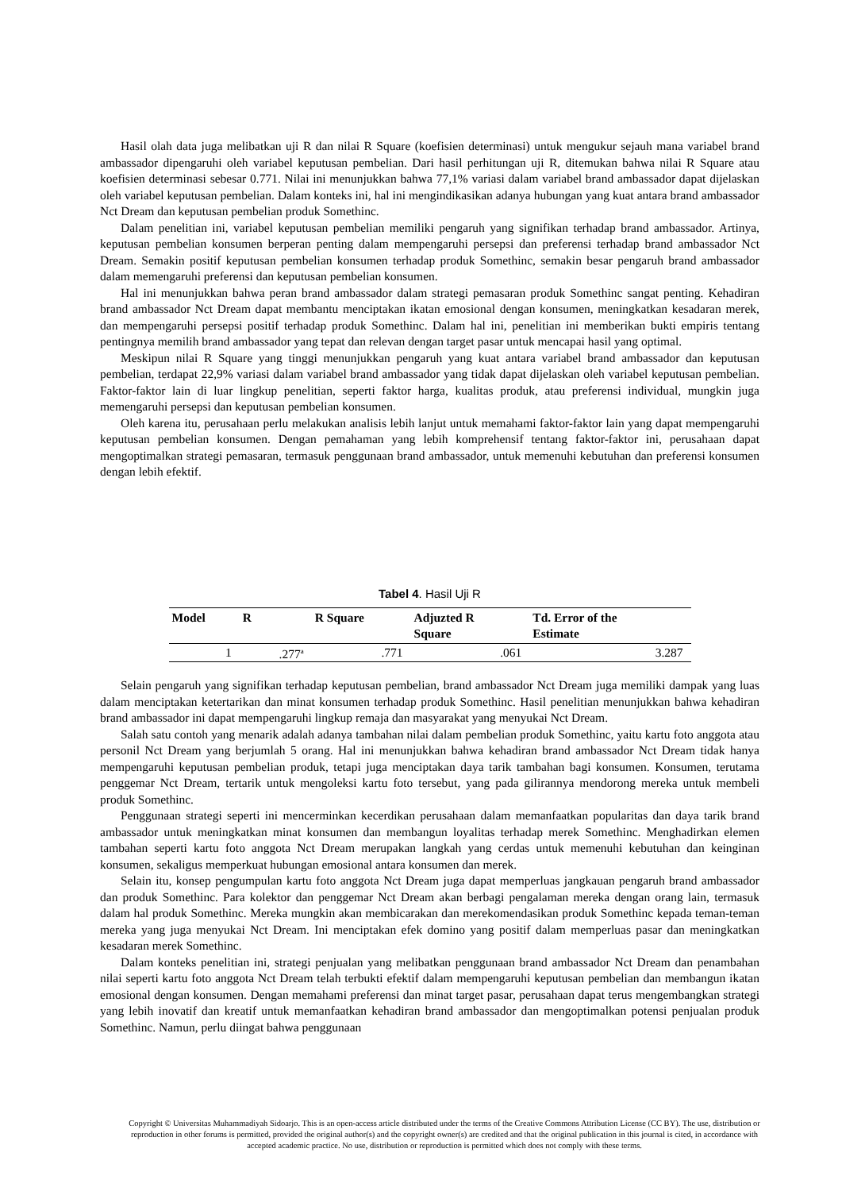Hasil olah data juga melibatkan uji R dan nilai R Square (koefisien determinasi) untuk mengukur sejauh mana variabel brand ambassador dipengaruhi oleh variabel keputusan pembelian. Dari hasil perhitungan uji R, ditemukan bahwa nilai R Square atau koefisien determinasi sebesar 0.771. Nilai ini menunjukkan bahwa 77,1% variasi dalam variabel brand ambassador dapat dijelaskan oleh variabel keputusan pembelian. Dalam konteks ini, hal ini mengindikasikan adanya hubungan yang kuat antara brand ambassador Nct Dream dan keputusan pembelian produk Somethinc.
Dalam penelitian ini, variabel keputusan pembelian memiliki pengaruh yang signifikan terhadap brand ambassador. Artinya, keputusan pembelian konsumen berperan penting dalam mempengaruhi persepsi dan preferensi terhadap brand ambassador Nct Dream. Semakin positif keputusan pembelian konsumen terhadap produk Somethinc, semakin besar pengaruh brand ambassador dalam memengaruhi preferensi dan keputusan pembelian konsumen.
Hal ini menunjukkan bahwa peran brand ambassador dalam strategi pemasaran produk Somethinc sangat penting. Kehadiran brand ambassador Nct Dream dapat membantu menciptakan ikatan emosional dengan konsumen, meningkatkan kesadaran merek, dan mempengaruhi persepsi positif terhadap produk Somethinc. Dalam hal ini, penelitian ini memberikan bukti empiris tentang pentingnya memilih brand ambassador yang tepat dan relevan dengan target pasar untuk mencapai hasil yang optimal.
Meskipun nilai R Square yang tinggi menunjukkan pengaruh yang kuat antara variabel brand ambassador dan keputusan pembelian, terdapat 22,9% variasi dalam variabel brand ambassador yang tidak dapat dijelaskan oleh variabel keputusan pembelian. Faktor-faktor lain di luar lingkup penelitian, seperti faktor harga, kualitas produk, atau preferensi individual, mungkin juga memengaruhi persepsi dan keputusan pembelian konsumen.
Oleh karena itu, perusahaan perlu melakukan analisis lebih lanjut untuk memahami faktor-faktor lain yang dapat mempengaruhi keputusan pembelian konsumen. Dengan pemahaman yang lebih komprehensif tentang faktor-faktor ini, perusahaan dapat mengoptimalkan strategi pemasaran, termasuk penggunaan brand ambassador, untuk memenuhi kebutuhan dan preferensi konsumen dengan lebih efektif.
Tabel 4. Hasil Uji R
| Model | R | R Square | Adjuzted R Square | Td. Error of the Estimate |
| --- | --- | --- | --- | --- |
| 1 | .277<sup>a</sup> | .771 | .061 | 3.287 |
Selain pengaruh yang signifikan terhadap keputusan pembelian, brand ambassador Nct Dream juga memiliki dampak yang luas dalam menciptakan ketertarikan dan minat konsumen terhadap produk Somethinc. Hasil penelitian menunjukkan bahwa kehadiran brand ambassador ini dapat mempengaruhi lingkup remaja dan masyarakat yang menyukai Nct Dream.
Salah satu contoh yang menarik adalah adanya tambahan nilai dalam pembelian produk Somethinc, yaitu kartu foto anggota atau personil Nct Dream yang berjumlah 5 orang. Hal ini menunjukkan bahwa kehadiran brand ambassador Nct Dream tidak hanya mempengaruhi keputusan pembelian produk, tetapi juga menciptakan daya tarik tambahan bagi konsumen. Konsumen, terutama penggemar Nct Dream, tertarik untuk mengoleksi kartu foto tersebut, yang pada gilirannya mendorong mereka untuk membeli produk Somethinc.
Penggunaan strategi seperti ini mencerminkan kecerdikan perusahaan dalam memanfaatkan popularitas dan daya tarik brand ambassador untuk meningkatkan minat konsumen dan membangun loyalitas terhadap merek Somethinc. Menghadirkan elemen tambahan seperti kartu foto anggota Nct Dream merupakan langkah yang cerdas untuk memenuhi kebutuhan dan keinginan konsumen, sekaligus memperkuat hubungan emosional antara konsumen dan merek.
Selain itu, konsep pengumpulan kartu foto anggota Nct Dream juga dapat memperluas jangkauan pengaruh brand ambassador dan produk Somethinc. Para kolektor dan penggemar Nct Dream akan berbagi pengalaman mereka dengan orang lain, termasuk dalam hal produk Somethinc. Mereka mungkin akan membicarakan dan merekomendasikan produk Somethinc kepada teman-teman mereka yang juga menyukai Nct Dream. Ini menciptakan efek domino yang positif dalam memperluas pasar dan meningkatkan kesadaran merek Somethinc.
Dalam konteks penelitian ini, strategi penjualan yang melibatkan penggunaan brand ambassador Nct Dream dan penambahan nilai seperti kartu foto anggota Nct Dream telah terbukti efektif dalam mempengaruhi keputusan pembelian dan membangun ikatan emosional dengan konsumen. Dengan memahami preferensi dan minat target pasar, perusahaan dapat terus mengembangkan strategi yang lebih inovatif dan kreatif untuk memanfaatkan kehadiran brand ambassador dan mengoptimalkan potensi penjualan produk Somethinc. Namun, perlu diingat bahwa penggunaan
Copyright © Universitas Muhammadiyah Sidoarjo. This is an open-access article distributed under the terms of the Creative Commons Attribution License (CC BY). The use, distribution or reproduction in other forums is permitted, provided the original author(s) and the copyright owner(s) are credited and that the original publication in this journal is cited, in accordance with accepted academic practice. No use, distribution or reproduction is permitted which does not comply with these terms.